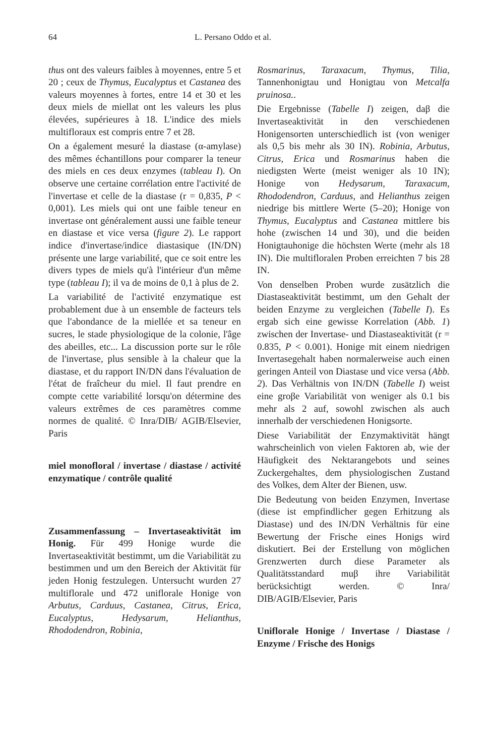64 L. Persano Oddo et al.
thus ont des valeurs faibles à moyennes, entre 5 et 20 ; ceux de Thymus, Eucalyptus et Castanea des valeurs moyennes à fortes, entre 14 et 30 et les deux miels de miellat ont les valeurs les plus élevées, supérieures à 18. L'indice des miels multifloraux est compris entre 7 et 28.
On a également mesuré la diastase (α-amylase) des mêmes échantillons pour comparer la teneur des miels en ces deux enzymes (tableau I). On observe une certaine corrélation entre l'activité de l'invertase et celle de la diastase (r = 0,835, P < 0,001). Les miels qui ont une faible teneur en invertase ont généralement aussi une faible teneur en diastase et vice versa (figure 2). Le rapport indice d'invertase/indice diastasique (IN/DN) présente une large variabilité, que ce soit entre les divers types de miels qu'à l'intérieur d'un même type (tableau I); il va de moins de 0,1 à plus de 2.
La variabilité de l'activité enzymatique est probablement due à un ensemble de facteurs tels que l'abondance de la miellée et sa teneur en sucres, le stade physiologique de la colonie, l'âge des abeilles, etc... La discussion porte sur le rôle de l'invertase, plus sensible à la chaleur que la diastase, et du rapport IN/DN dans l'évaluation de l'état de fraîcheur du miel. Il faut prendre en compte cette variabilité lorsqu'on détermine des valeurs extrêmes de ces paramètres comme normes de qualité. © Inra/DIB/ AGIB/Elsevier, Paris
miel monofloral / invertase / diastase / activité enzymatique / contrôle qualité
Zusammenfassung – Invertaseaktivität im Honig. Für 499 Honige wurde die Invertaseaktivität bestimmt, um die Variabilität zu bestimmen und um den Bereich der Aktivität für jeden Honig festzulegen. Untersucht wurden 27 multiflorale und 472 uniflorale Honige von Arbutus, Carduus, Castanea, Citrus, Erica, Eucalyptus, Hedysarum, Helianthus, Rhododendron, Robinia,
Rosmarinus, Taraxacum, Thymus, Tilia, Tannenhonigtau und Honigtau von Metcalfa pruinosa..
Die Ergebnisse (Tabelle I) zeigen, daβ die Invertaseaktivität in den verschiedenen Honigensorten unterschiedlich ist (von weniger als 0,5 bis mehr als 30 IN). Robinia, Arbutus, Citrus, Erica und Rosmarinus haben die niedigsten Werte (meist weniger als 10 IN); Honige von Hedysarum, Taraxacum, Rhododendron, Carduus, and Helianthus zeigen niedrige bis mittlere Werte (5–20); Honige von Thymus, Eucalyptus and Castanea mittlere bis hohe (zwischen 14 und 30), und die beiden Honigtauhonige die höchsten Werte (mehr als 18 IN). Die multifloralen Proben erreichten 7 bis 28 IN.
Von denselben Proben wurde zusätzlich die Diastaseaktivität bestimmt, um den Gehalt der beiden Enzyme zu vergleichen (Tabelle I). Es ergab sich eine gewisse Korrelation (Abb. 1) zwischen der Invertase- und Diastaseaktivität (r = 0.835, P < 0.001). Honige mit einem niedrigen Invertasegehalt haben normalerweise auch einen geringen Anteil von Diastase und vice versa (Abb. 2). Das Verhältnis von IN/DN (Tabelle I) weist eine groβe Variabilität von weniger als 0.1 bis mehr als 2 auf, sowohl zwischen als auch innerhalb der verschiedenen Honigsorte.
Diese Variabilität der Enzymaktivität hängt wahrscheinlich von vielen Faktoren ab, wie der Häufigkeit des Nektarangebots und seines Zuckergehaltes, dem physiologischen Zustand des Volkes, dem Alter der Bienen, usw.
Die Bedeutung von beiden Enzymen, Invertase (diese ist empfindlicher gegen Erhitzung als Diastase) und des IN/DN Verhältnis für eine Bewertung der Frische eines Honigs wird diskutiert. Bei der Erstellung von möglichen Grenzwerten durch diese Parameter als Qualitätsstandard muβ ihre Variabilität berücksichtigt werden. © Inra/ DIB/AGIB/Elsevier, Paris
Uniflorale Honige / Invertase / Diastase / Enzyme / Frische des Honigs